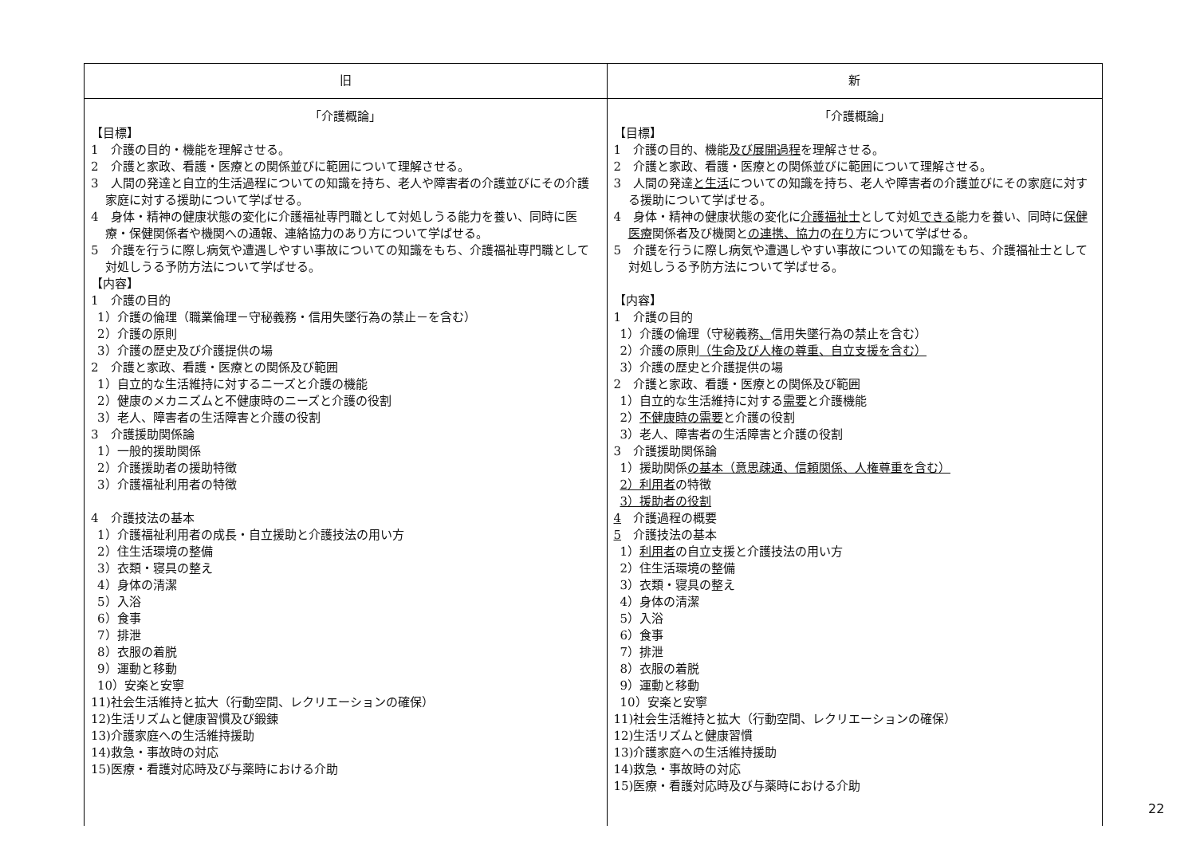| 旧 | 新 |
| --- | --- |
| 「介護概論」 【目標】 1 介護の目的・機能を理解させる。 2 介護と家政、看護・医療との関係並びに範囲について理解させる。 3 人間の発達と自立的生活過程についての知識を持ち、老人や障害者の介護並びにその介護家庭に対する援助について学ばせる。 4 身体・精神の健康状態の変化に介護福祉専門職として対処しうる能力を養い、同時に医療・保健関係者や機関への通報、連絡協力のあり方について学ばせる。 5 介護を行うに際し病気や遭遇しやすい事故についての知識をもち、介護福祉専門職として対処しうる予防方法について学ばせる。 【内容】 1 介護の目的 1）介護の倫理（職業倫理－守秘義務・信用失墜行為の禁止－を含む） 2）介護の原則 3）介護の歴史及び介護提供の場 2 介護と家政、看護・医療との関係及び範囲 1）自立的な生活維持に対するニーズと介護の機能 2）健康のメカニズムと不健康時のニーズと介護の役割 3）老人、障害者の生活障害と介護の役割 3 介護援助関係論 1）一般的援助関係 2）介護援助者の援助特徴 3）介護福祉利用者の特徴 4 介護技法の基本 1）介護福祉利用者の成長・自立援助と介護技法の用い方 2）住生活環境の整備 3）衣類・寝具の整え 4）身体の清潔 5）入浴 6）食事 7）排泄 8）衣服の着脱 9）運動と移動 10）安楽と安寧 11)社会生活維持と拡大（行動空間、レクリエーションの確保） 12)生活リズムと健康習慣及び鍛錬 13)介護家庭への生活維持援助 14)救急・事故時の対応 15)医療・看護対応時及び与薬時における介助 | 「介護概論」 【目標】 1 介護の目的、機能 及び展開過程 を理解させる。 2 介護と家政、看護・医療との関係並びに範囲について理解させる。 3 人間の発達 と生活 についての知識を持ち、老人や障害者の介護並びにその家庭に対する援助について学ばせる。 4 身体・精神の健康状態の変化に 介護福祉士 として対処 できる 能力を養い、同時に 保健医療 関係者及び機関と の連携、協力 の 在り 方について学ばせる。 5 介護を行うに際し病気や遭遇しやすい事故についての知識をもち、介護福祉士として対処しうる予防方法について学ばせる。 【内容】 1 介護の目的 1）介護の倫理（守秘義務 、 信用失墜行為の禁止を含む） 2）介護の原則 （生命及び人権の尊重、自立支援を含む） 3）介護の歴史と介護提供の場 2 介護と家政、看護・医療との関係及び範囲 1）自立的な生活維持に対する 需要 と介護機能 2） 不健康時の需要 と介護の役割 3）老人、障害者の生活障害と介護の役割 3 介護援助関係論 1）援助関係 の基本（意思疎通、信頼関係、人権尊重を含む） 2）利用者 の特徴 3）援助者の役割 4 介護過程の概要 5 介護技法の基本 1） 利用者 の自立支援と介護技法の用い方 2）住生活環境の整備 3）衣類・寝具の整え 4）身体の清潔 5）入浴 6）食事 7）排泄 8）衣服の着脱 9）運動と移動 10）安楽と安寧 11)社会生活維持と拡大（行動空間、レクリエーションの確保） 12)生活リズムと健康習慣 13)介護家庭への生活維持援助 14)救急・事故時の対応 15)医療・看護対応時及び与薬時における介助 |
22